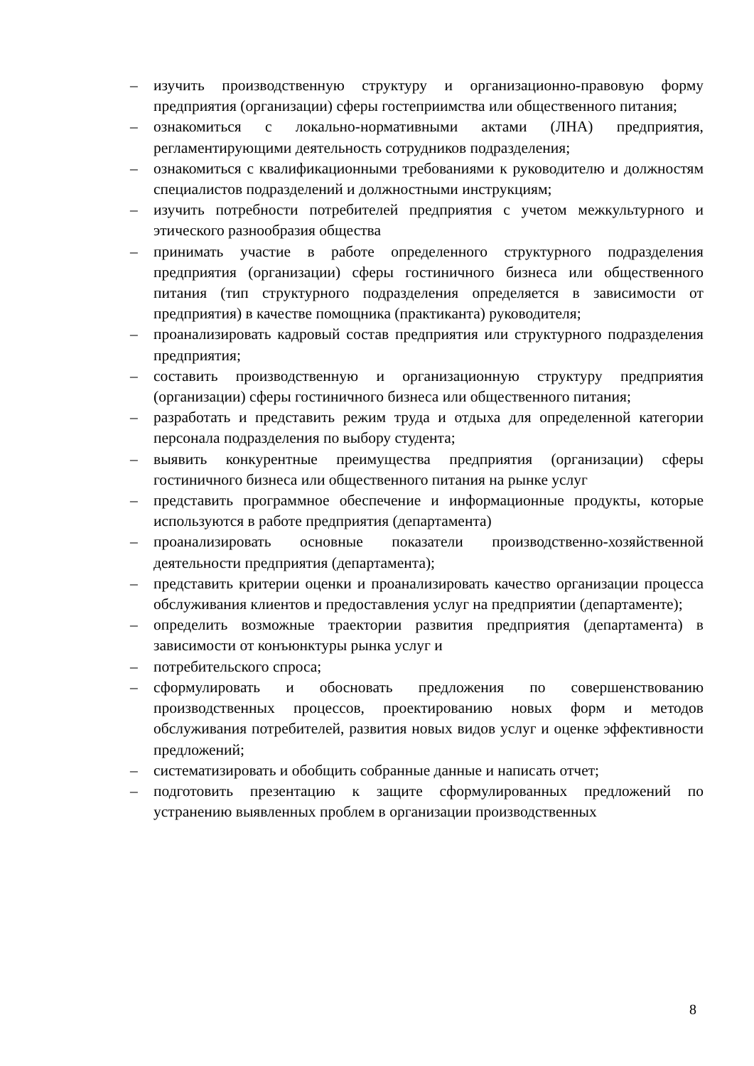– изучить производственную структуру и организационно-правовую форму предприятия (организации) сферы гостеприимства или общественного питания;
– ознакомиться с локально-нормативными актами (ЛНА) предприятия, регламентирующими деятельность сотрудников подразделения;
– ознакомиться с квалификационными требованиями к руководителю и должностям специалистов подразделений и должностными инструкциям;
– изучить потребности потребителей предприятия с учетом межкультурного и этического разнообразия общества
– принимать участие в работе определенного структурного подразделения предприятия (организации) сферы гостиничного бизнеса или общественного питания (тип структурного подразделения определяется в зависимости от предприятия) в качестве помощника (практиканта) руководителя;
– проанализировать кадровый состав предприятия или структурного подразделения предприятия;
– составить производственную и организационную структуру предприятия (организации) сферы гостиничного бизнеса или общественного питания;
– разработать и представить режим труда и отдыха для определенной категории персонала подразделения по выбору студента;
– выявить конкурентные преимущества предприятия (организации) сферы гостиничного бизнеса или общественного питания на рынке услуг
– представить программное обеспечение и информационные продукты, которые используются в работе предприятия (департамента)
– проанализировать основные показатели производственно-хозяйственной деятельности предприятия (департамента);
– представить критерии оценки и проанализировать качество организации процесса обслуживания клиентов и предоставления услуг на предприятии (департаменте);
– определить возможные траектории развития предприятия (департамента) в зависимости от конъюнктуры рынка услуг и
– потребительского спроса;
– сформулировать и обосновать предложения по совершенствованию производственных процессов, проектированию новых форм и методов обслуживания потребителей, развития новых видов услуг и оценке эффективности предложений;
– систематизировать и обобщить собранные данные и написать отчет;
– подготовить презентацию к защите сформулированных предложений по устранению выявленных проблем в организации производственных
8